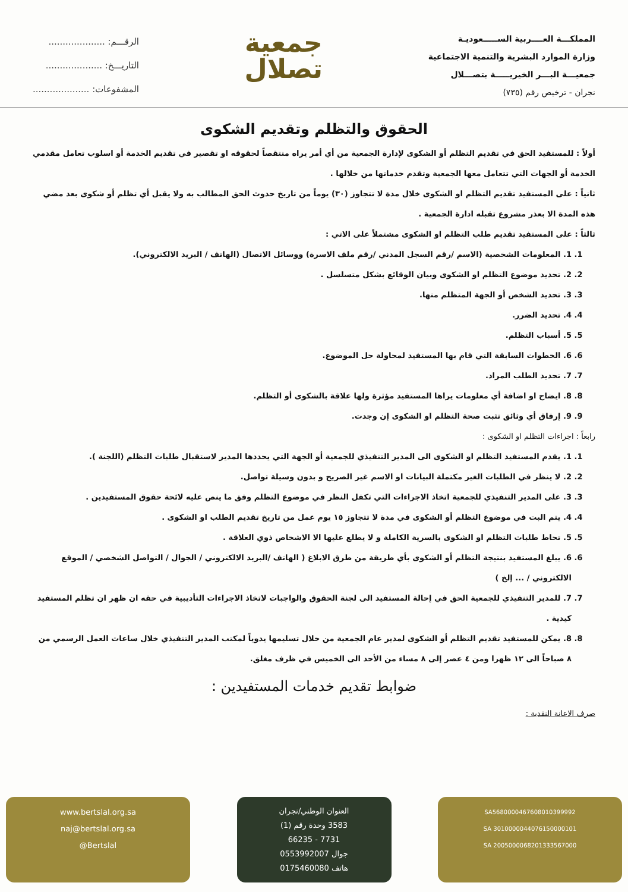المملكـــة العــــربية الســـــعوديـة
وزارة الموارد البشرية والتنمية الاجتماعية
جمعيـــة البـــر الخيريـــــة بتصـــلال
نجران - ترخيص رقم (٧٣٥)
جمعية
تصلال
الرقـــم: ....................
التاريـــخ: ....................
المشفوعات: ....................
الحقوق والتظلم وتقديم الشكوى
أولاً : للمستفيد الحق في تقديم التظلم أو الشكوى لإدارة الجمعية من أي أمر يراه منتقصاً لحقوقه او تقصير في تقديم الخدمة أو اسلوب تعامل مقدمي الخدمة أو الجهات التي تتعامل معها الجمعية وتقدم خدماتها من خلالها .
ثانياً : على المستفيد تقديم التظلم او الشكوى خلال مدة لا تتجاوز (٣٠) يوماً من تاريخ حدوث الحق المطالب به ولا يقبل أي تظلم أو شكوى بعد مضي هذه المدة الا بعذر مشروع تقبله ادارة الجمعية .
ثالثاً : على المستفيد تقديم طلب التظلم او الشكوى مشتملاً على الاتي :
1. 1. المعلومات الشخصية (الاسم /رقم السجل المدني /رقم ملف الاسرة) ووسائل الاتصال (الهاتف / البريد الالكتروني).
2. 2. تحديد موضوع التظلم او الشكوى وبيان الوقائع بشكل متسلسل .
3. 3. تحديد الشخص أو الجهة المتظلم منها.
4. 4. تحديد الضرر.
5. 5. أسباب التظلم.
6. 6. الخطوات السابقة التي قام بها المستفيد لمحاولة حل الموضوع.
7. 7. تحديد الطلب المراد.
8. 8. ايضاح او اضافة أي معلومات يراها المستفيد مؤثرة ولها علاقة بالشكوى أو التظلم.
9. 9. إرفاق أي وثائق تثبت صحة التظلم او الشكوى إن وجدت.
رابعاً : اجراءات التظلم او الشكوى :
1. 1. يقدم المستفيد التظلم او الشكوى الى المدير التنفيذي للجمعية أو الجهة التي يحددها المدير لاستقبال طلبات التظلم (اللجنة ).
2. 2. لا ينظر في الطلبات الغير مكتملة البيانات او الاسم غير الصريح و بدون وسيلة تواصل.
3. 3. على المدير التنفيذي للجمعية اتخاذ الاجراءات التي تكفل النظر في موضوع التظلم وفق ما ينص عليه لائحة حقوق المستفيدين .
4. 4. يتم البت في موضوع التظلم أو الشكوى في مدة لا تتجاوز ١٥ يوم عمل من تاريخ تقديم الطلب او الشكوى .
5. 5. تحاط طلبات التظلم او الشكوى بالسرية الكاملة و لا يطلع عليها الا الاشخاص ذوي العلاقة .
6. 6. يبلغ المستفيد بنتيجة التظلم أو الشكوى بأي طريقة من طرق الابلاغ ( الهاتف /البريد الالكتروني / الجوال / التواصل الشخصي / الموقع الالكتروني / ... إلخ )
7. 7. للمدير التنفيذي للجمعية الحق في إحالة المستفيد الى لجنة الحقوق والواجبات لاتخاذ الاجراءات التأديبية في حقه ان ظهر ان تظلم المستفيد كيدية .
8. 8. يمكن للمستفيد تقديم التظلم أو الشكوى لمدير عام الجمعية من خلال تسليمها يدوياً لمكتب المدير التنفيذي خلال ساعات العمل الرسمي من ٨ صباحاً الى ١٢ ظهرا ومن ٤ عصر إلى ٨ مساء من الأحد الى الخميس في ظرف مغلق.
ضوابط تقديم خدمات المستفيدين :
صرف الاعانة النقدية :
www.bertslal.org.sa
naj@bertslal.org.sa
@Bertslal
العنوان الوطني/نجران
3583 وحدة رقم (1)
7731 - 66235
جوال 0553992007
هاتف 0175460080
SA5680000467608010399992
SA 3010000044076150000101
SA 2005000068201333567000